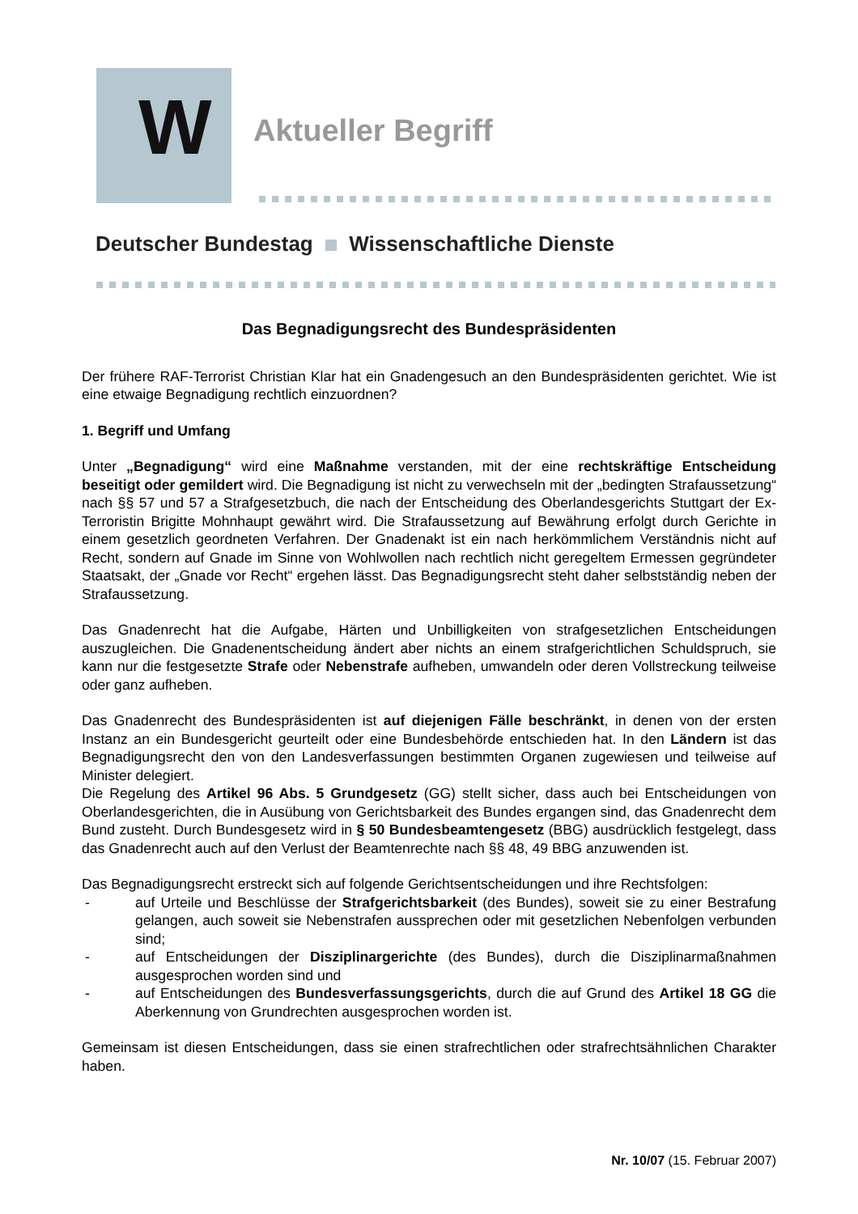W
Aktueller Begriff
Deutscher Bundestag Wissenschaftliche Dienste
Das Begnadigungsrecht des Bundespräsidenten
Der frühere RAF-Terrorist Christian Klar hat ein Gnadengesuch an den Bundespräsidenten gerichtet. Wie ist eine etwaige Begnadigung rechtlich einzuordnen?
1. Begriff und Umfang
Unter „Begnadigung“ wird eine Maßnahme verstanden, mit der eine rechtskräftige Entscheidung beseitigt oder gemildert wird. Die Begnadigung ist nicht zu verwechseln mit der „bedingten Strafaussetzung“ nach §§ 57 und 57 a Strafgesetzbuch, die nach der Entscheidung des Oberlandesgerichts Stuttgart der Ex-Terroristin Brigitte Mohnhaupt gewährt wird. Die Strafaussetzung auf Bewährung erfolgt durch Gerichte in einem gesetzlich geordneten Verfahren. Der Gnadenakt ist ein nach herkömmlichem Verständnis nicht auf Recht, sondern auf Gnade im Sinne von Wohlwollen nach rechtlich nicht geregeltem Ermessen gegründeter Staatsakt, der „Gnade vor Recht“ ergehen lässt. Das Begnadigungsrecht steht daher selbstständig neben der Strafaussetzung.
Das Gnadenrecht hat die Aufgabe, Härten und Unbilligkeiten von strafgesetzlichen Entscheidungen auszugleichen. Die Gnadenentscheidung ändert aber nichts an einem strafgerichtlichen Schuldspruch, sie kann nur die festgesetzte Strafe oder Nebenstrafe aufheben, umwandeln oder deren Vollstreckung teilweise oder ganz aufheben.
Das Gnadenrecht des Bundespräsidenten ist auf diejenigen Fälle beschränkt, in denen von der ersten Instanz an ein Bundesgericht geurteilt oder eine Bundesbehörde entschieden hat. In den Ländern ist das Begnadigungsrecht den von den Landesverfassungen bestimmten Organen zugewiesen und teilweise auf Minister delegiert.
Die Regelung des Artikel 96 Abs. 5 Grundgesetz (GG) stellt sicher, dass auch bei Entscheidungen von Oberlandesgerichten, die in Ausübung von Gerichtsbarkeit des Bundes ergangen sind, das Gnadenrecht dem Bund zusteht. Durch Bundesgesetz wird in § 50 Bundesbeamtengesetz (BBG) ausdrücklich festgelegt, dass das Gnadenrecht auch auf den Verlust der Beamtenrechte nach §§ 48, 49 BBG anzuwenden ist.
Das Begnadigungsrecht erstreckt sich auf folgende Gerichtsentscheidungen und ihre Rechtsfolgen:
- auf Urteile und Beschlüsse der Strafgerichtsbarkeit (des Bundes), soweit sie zu einer Bestrafung gelangen, auch soweit sie Nebenstrafen aussprechen oder mit gesetzlichen Nebenfolgen verbunden sind;
- auf Entscheidungen der Disziplinargerichte (des Bundes), durch die Disziplinarmaßnahmen ausgesprochen worden sind und
- auf Entscheidungen des Bundesverfassungsgerichts, durch die auf Grund des Artikel 18 GG die Aberkennung von Grundrechten ausgesprochen worden ist.
Gemeinsam ist diesen Entscheidungen, dass sie einen strafrechtlichen oder strafrechtsähnlichen Charakter haben.
Nr. 10/07 (15. Februar 2007)